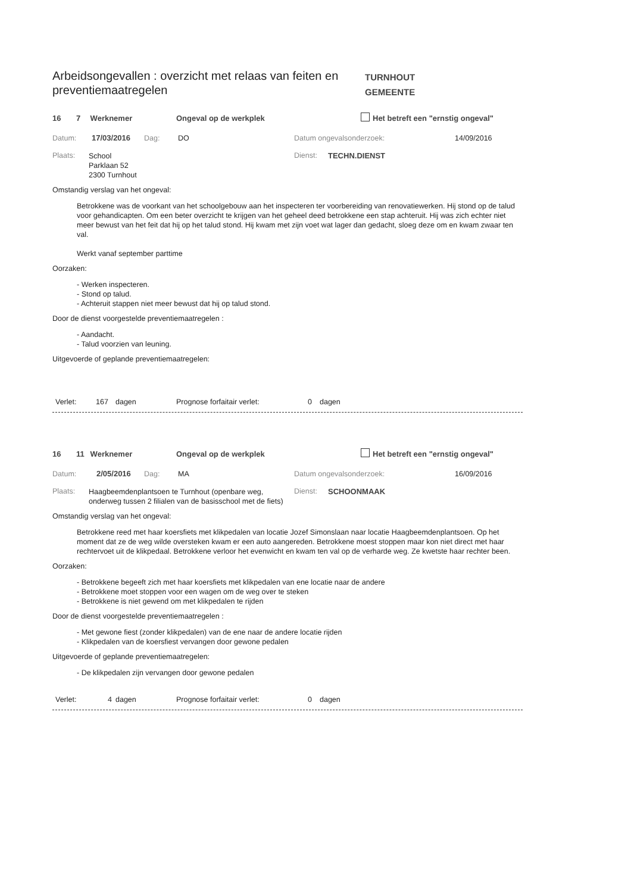Arbeidsongevallen : overzicht met relaas van feiten en preventiemaatregelen
TURNHOUT
GEMEENTE
16 7 Werknemer Ongeval op de werkplek Het betreft een "ernstig ongeval"
Datum: 17/03/2016 Dag: DO Datum ongevalsonderzoek: 14/09/2016
Plaats: School
Parklaan 52
2300 Turnhout Dienst: TECHN.DIENST
Omstandig verslag van het ongeval:
Betrokkene was de voorkant van het schoolgebouw aan het inspecteren ter voorbereiding van renovatiewerken. Hij stond op de talud voor gehandicapten. Om een beter overzicht te krijgen van het geheel deed betrokkene een stap achteruit. Hij was zich echter niet meer bewust van het feit dat hij op het talud stond. Hij kwam met zijn voet wat lager dan gedacht, sloeg deze om en kwam zwaar ten val.
Werkt vanaf september parttime
Oorzaken:
- Werken inspecteren.
- Stond op talud.
- Achteruit stappen niet meer bewust dat hij op talud stond.
Door de dienst voorgestelde preventiemaatregelen :
- Aandacht.
- Talud voorzien van leuning.
Uitgevoerde of geplande preventiemaatregelen:
Verlet: 167 dagen Prognose forfaitair verlet: 0 dagen
16 11 Werknemer Ongeval op de werkplek Het betreft een "ernstig ongeval"
Datum: 2/05/2016 Dag: MA Datum ongevalsonderzoek: 16/09/2016
Plaats: Haagbeemdenplantsoen te Turnhout (openbare weg, onderweg tussen 2 filialen van de basisschool met de fiets) Dienst: SCHOONMAAK
Omstandig verslag van het ongeval:
Betrokkene reed met haar koersfiets met klikpedalen van locatie Jozef Simonslaan naar locatie Haagbeemdenplantsoen. Op het moment dat ze de weg wilde oversteken kwam er een auto aangereden. Betrokkene moest stoppen maar kon niet direct met haar rechtervoet uit de klikpedaal. Betrokkene verloor het evenwicht en kwam ten val op de verharde weg. Ze kwetste haar rechter been.
Oorzaken:
- Betrokkene begeeft zich met haar koersfiets met klikpedalen van ene locatie naar de andere
- Betrokkene moet stoppen voor een wagen om de weg over te steken
- Betrokkene is niet gewend om met klikpedalen te rijden
Door de dienst voorgestelde preventiemaatregelen :
- Met gewone fiest (zonder klikpedalen) van de ene naar de andere locatie rijden
- Klikpedalen van de koersfiest vervangen door gewone pedalen
Uitgevoerde of geplande preventiemaatregelen:
- De klikpedalen zijn vervangen door gewone pedalen
Verlet: 4 dagen Prognose forfaitair verlet: 0 dagen